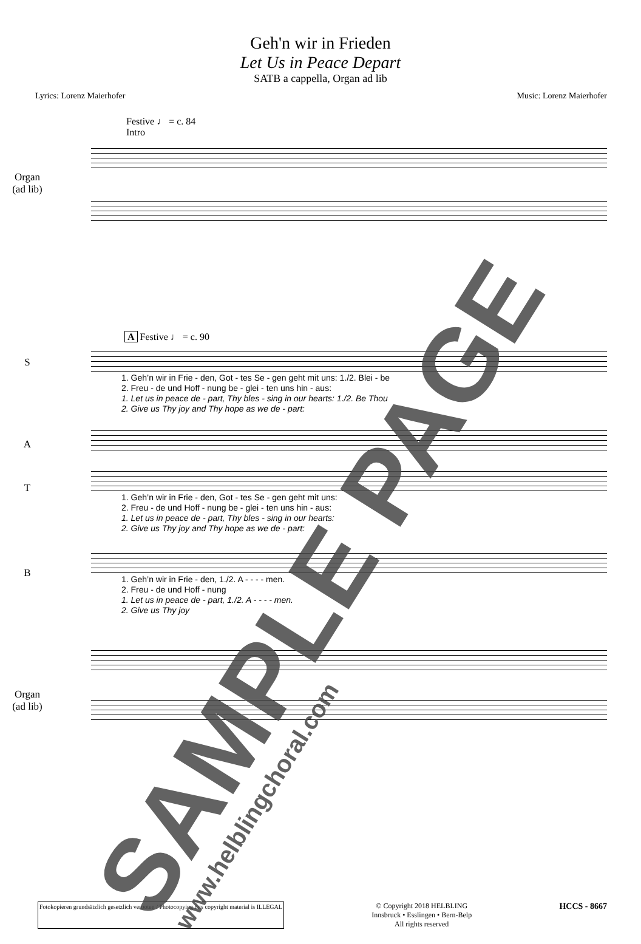Geh'n wir in Frieden
Let Us in Peace Depart
SATB a cappella, Organ ad lib
Lyrics: Lorenz Maierhofer Music: Lorenz Maierhofer
Festive ♩ = c. 84
Intro
Organ
(ad lib)
A Festive ♩ = c. 90
S
1. Geh’n wir in Frie - den, Got - tes Se - gen geht mit uns: 1./2. Blei - be
2. Freu - de und Hoff - nung be - glei - ten uns hin - aus:
1. Let us in peace de - part, Thy bles - sing in our hearts: 1./2. Be Thou
2. Give us Thy joy and Thy hope as we de - part:
A
T
1. Geh’n wir in Frie - den, Got - tes Se - gen geht mit uns:
2. Freu - de und Hoff - nung be - glei - ten uns hin - aus:
1. Let us in peace de - part, Thy bles - sing in our hearts:
2. Give us Thy joy and Thy hope as we de - part:
B
1. Geh’n wir in Frie - den, 1./2. A - - - - men.
2. Freu - de und Hoff - nung
1. Let us in peace de - part, 1./2. A - - - - men.
2. Give us Thy joy
Organ
(ad lib)
Fotokopieren grundsätzlich gesetzlich verboten / Photocopying this copyright material is ILLEGAL © Copyright 2018 HELBLING
Innsbruck • Esslingen • Bern-Belp
All rights reserved HCCS - 8667
SAMPLE PAGE www.helblingchoral.com